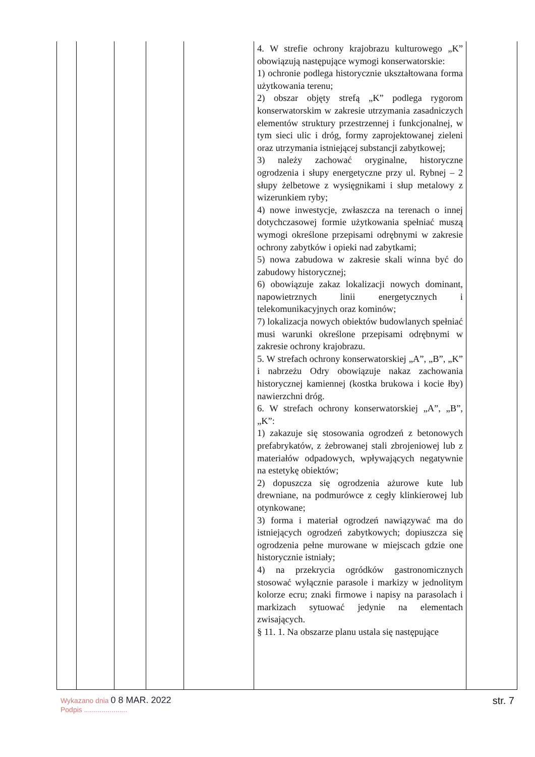| | | | | | 4. W strefie ochrony krajobrazu kulturowego „K” obowiązują następujące wymogi konserwatorskie: 1) ochronie podlega historycznie ukształtowana forma użytkowania terenu; 2) obszar objęty strefą „K” podlega rygorom konserwatorskim w zakresie utrzymania zasadniczych elementów struktury przestrzennej i funkcjonalnej, w tym sieci ulic i dróg, formy zaprojektowanej zieleni oraz utrzymania istniejącej substancji zabytkowej; 3) należy zachować oryginalne, historyczne ogrodzenia i słupy energetyczne przy ul. Rybnej – 2 słupy żelbetowe z wysięgnikami i słup metalowy z wizerunkiem ryby; 4) nowe inwestycje, zwłaszcza na terenach o innej dotychczasowej formie użytkowania spełniać muszą wymogi określone przepisami odrębnymi w zakresie ochrony zabytków i opieki nad zabytkami; 5) nowa zabudowa w zakresie skali winna być do zabudowy historycznej; 6) obowiązuje zakaz lokalizacji nowych dominant, napowietrznych linii energetycznych i telekomunikacyjnych oraz kominów; 7) lokalizacja nowych obiektów budowlanych spełniać musi warunki określone przepisami odrębnymi w zakresie ochrony krajobrazu. 5. W strefach ochrony konserwatorskiej „A”, „B”, „K” i nabrzeżu Odry obowiązuje nakaz zachowania historycznej kamiennej (kostka brukowa i kocie łby) nawierzchni dróg. 6. W strefach ochrony konserwatorskiej „A”, „B”, „K”: 1) zakazuje się stosowania ogrodzeń z betonowych prefabrykatów, z żebrowanej stali zbrojeniowej lub z materiałów odpadowych, wpływających negatywnie na estetykę obiektów; 2) dopuszcza się ogrodzenia ażurowe kute lub drewniane, na podmurówce z cegły klinkierowej lub otynkowane; 3) forma i materiał ogrodzeń nawiązywać ma do istniejących ogrodzeń zabytkowych; dopiuszcza się ogrodzenia pełne murowane w miejscach gdzie one historycznie istniały; 4) na przekrycia ogródków gastronomicznych stosować wyłącznie parasole i markizy w jednolitym kolorze ecru; znaki firmowe i napisy na parasolach i markizach sytuować jedynie na elementach zwisających. § 11. 1. Na obszarze planu ustala się następujące | |
Wykazano dnia 0 8 MAR. 2022
Podpis ......................
str. 7